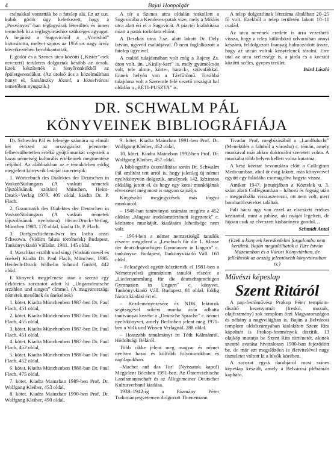4 Bajai Honpolgár
csónakkal vontatták be a fatelep alá. Ez az u.n. kubik gödör úgy keletkezett, hogy a „Posványos”-ban téglagyárak létesültek és innen termelték ki a téglagyártáshoz szükséges agyagot. A bejárást a Sugovicáról a „Vöröshíd” biztosította, melyet sajnos az 1956-os nagy árvíz következtében berobbantottak.
E gödör és a Szenes utca közötti („Kistér”-nek nevezett) területen dolgoztak később az ácsok. Ezek készítették a fenyőrönkökből az épületgerendákat. (Az utolsó ács a közelmúltban hunyt el, Sarsánszky József, a Józsefvárosi temetőben nyugszik.)
A tér a Szenes utca oldalán torkollott a Sugovicába a Kenderes-patak vize, mely a Miklós utca alatt éri el a Sugovicát. A piactér kialakítása miatt a patak torkolata eltűnt.
A Deszkás utca 3.sz. alatt lakott Dr. Dely István, úgyvéd családjával. Ő nem foglalkozott a fatelep ügyeivel.
A család tulajdonában volt még a Bajcsy Zs. úton volt, ún. „Király-kert” is, mely gyümölcsös volt, tele alma-, körte-, barack-, szilvafákkal. Ennek helyén van a Távfűtőmű. Továbbá tulajdona volt a Szeremle felé vezető országút bal oldalán a „RÉTI-PUSZTA” is.
A telep dolgozóinak létszáma általában 20–25 fő volt. Ezekből a telep területén lakott 10–11 család.
Az utca nevének eredete is arra vezethető vissza, hogy a telep különböző udvaraiban annyi készárú, feldolgozott faanyag halmozódott össze, hogy az utcán voltak kénytelenek tárolni. Erre utal az utca szélessége is, a járda és a kocsiút közötti széles, gyepes terület.
Bárd László
DR. SCHWALM PÁL
KÖNYVEINEK BIBLIOGRÁFIÁJA
Dr. Schwalm Pál és felesége számára az elmúlt két évtized az országjárást jelentette: felbecsülhetetlen értékű gyűjtőmunkát végeztek a hazai németség kulturális értékeinek megmentése céljából. Az alábbiakban az e témakörben eddig megjelent könyveik listáját ismertetjük:
1. Wörterbuch des Dialektes der Deutschen in Vaskut/Südungarn (A vaskúti németek tájszólásának szótára) München, Heim-Druck+Verlag 1979. 405 oldal, kiadta Dr. P. Flach.
2. Grammatik des Dialektes der Deutschen in Vaskut/Südungarn (A vaskúti németek tájszólásának nyelvtana) Heim-Druck+Verlag, München 1980. 170 oldal, kiadta Dr. P. Flach.
3. Dorfgeschichten-Iwer tes lacha onsri Schwowa. (Vidám falusi történetek) Budapest, Tankönyvkiadó Vállalat. 1981. 145 oldal.
4. Waschkut erzählt und singt (Vaskúti mesél és énekel) Kiadta Dr. Paul Flach, München, 1985. Heidech-Druck Wilhelm Schmid GmbH. 442 oldal.
E könyvek megjelenése után a szerző egy tízkötetes sorozatot adott ki „Ungarndeutsche erzählen und singen” címmel. (A magyarországi németek mesélnek és énekelnek)
1. kötet. Kiadta Münchenben 1987-ben Dr. Paul Flach, 451 oldal,
2. kötet. Kiadta Münchenben 1987-ben Dr. Paul Flach, 455 oldal,
3. kötet. Kiadta Münchenben 1987-ben Dr. Paul Flach, 451 oldal,
4. kötet. Kiadta Münchenben 1987-ben Dr. Paul Flach, 452 oldal,
5. kötet. Kiadta Münchenben 1988-ban Dr. Paul Flach, 452 oldal.
6. kötet. Kiadta Münchenben 1988-ban Dr. Paul Flach, 475 oldal,
7. kötet. Kiadta Mainzban 1989-ben Prof. Dr. Wolfgang Kleiber, 453 oldal,
8. kötet. Kiadta Mainzban 1990-ben Prof. Dr. Wolfgang Kleiber, 490 oldal,
9. kötet. Kiadta Mainzban 1991-ben Prof. Dr. Wolfgang Kleiber, 452 oldal,
10. kötet. Kiadta Mainzban 1992-ben Prof. Dr. Wolfgang Kleiber, 457 oldal.
A bibliográfia összeállítása során Dr. Schwalm Pál említést tett arról is, hogy jelenleg új német nyelvkönyvön dolgozik, amelynek 142. kéziratos oldaláig jutott el, és hogy egy korai munkájának elveszését még most is nagyon sajnálja.
Kiegészítő megjegyzések más tárgyú munkáiról:
– 1948-ban tanítványai számára megírta a 452 oldalas „Magyar irodalomtörténeti Jegyzetek” c. kéziratos munkáját, kiadására lehetősége nem volt.
– 1964-ben a német nemzetiségű tanulók részére megjelent a „Lesebuch für die 1. Klasse der deutschsprachigen Gymnasien in Ungarn” c. tankönyve. Budapest, Tankönyvkiadó Váll. 160 oldal.
– Feleségével együtt készítették el 1981-ben a Németnyelvű gimnázium tanulói részére a „Liedersammlung für die deutschsprachigen Gymnasien in Ungarn” c. könyvet. Tankönyvkiadó Váll. Budapest, 81 oldal. Eddig három kiadást ért el.
– Kezdeményezésére és NDK lektorok segítségével sokévi munka árán adhatta tanítványai kezébe a „Deutsche Sprache” c. német nyelvkönyvet, amely Berlinben jelent meg 1971-ben a Volk und Wissen Verlagnál. 288 oldal.
– Hosszabb tanulmányt írt Tóth Kálmánról, Hódoltsági Béláról.
Több cikke jelent meg magyar és német nyelven hazai és külföldi folyóiratokban és napilapokban.
–Machet auf das Tor! (Nyissatok kapu!) Megjelent Bécsben 1991-ben. Az Österreichische Landsmannschaft és az Allegemeiner Deutscher Kulturverband kiadása.
1938–1942-ig a Pázmány Péter Tudományegyetemen dolgozott Thienemann
Tivadar Prof. megbízásából a „Landfulucht” (Menekülés a faluból a városba) c. témán, amely munkával már akkor doktorálni szeretett volna. A munkába több helyen kellett volna kutatnia.
A kész kézirat bevonulása előtt a Collegium Medicumban, ahol öt évig lakott, más könyveivel együtt egy faládába csomagolva hagyta vissza.
Amikor 1947. januárjában a Köztelek u. 3. szám alatti Collégiumban – háború és fogság után – megpróbálta visszaszerezni, ott nem volt, mert bombatölcséreket találtak.
Páli bácsi úgy van ezzel az elveszett értékes kézirattal, mint a juhász, aki nyáját legelteti, de fájóan csak az elveszett kisbárányra gondol…
Schmidt Antal
(Ezek a könyvek kereskedelmi forgalomba nem kerültek. Baján megtalálhatók a Türr István Múzeumban és a Városi Könyvtárban, de fellelhetők az ország jelentősebb könyvtáraiban is.)
Művészi képeslap
Szent Ritáról
A pap-festőművész Prokop Péter templom-díszítő kezenyomát (freskó, mozaik, olajfestmény) sok templom őrzi Magyarországon és néhány a nagyvilágban is. Baján a Belvárosi templom oldalszárnyában kialakított Szent Rita kápolnát is Prokop-festmények díszítik. 13 olajkép mutatja be Szent Rita történetét, akinek szentté avatása hivatalosan 1900-ban fejeződött be, de már ezt megelőzően is életvitelével nagy tiszteletet váltott ki a hívők körében.
A sorozat egyik darabjáról most színes képeslap készült, amely a Belvárosi plébánián kapható.